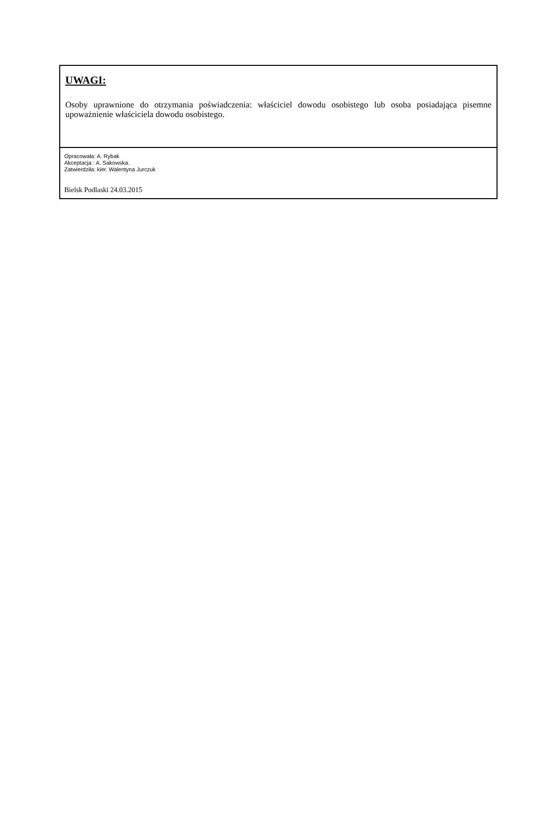UWAGI:
Osoby uprawnione do otrzymania poświadczenia: właściciel dowodu osobistego lub osoba posiadająca pisemne upoważnienie właściciela dowodu osobistego.
Opracowała: A. Rybak
Akceptacja : A. Sakowska.
Zatwierdziła: kier. Walentyna Jurczuk
Bielsk Podlaski 24.03.2015